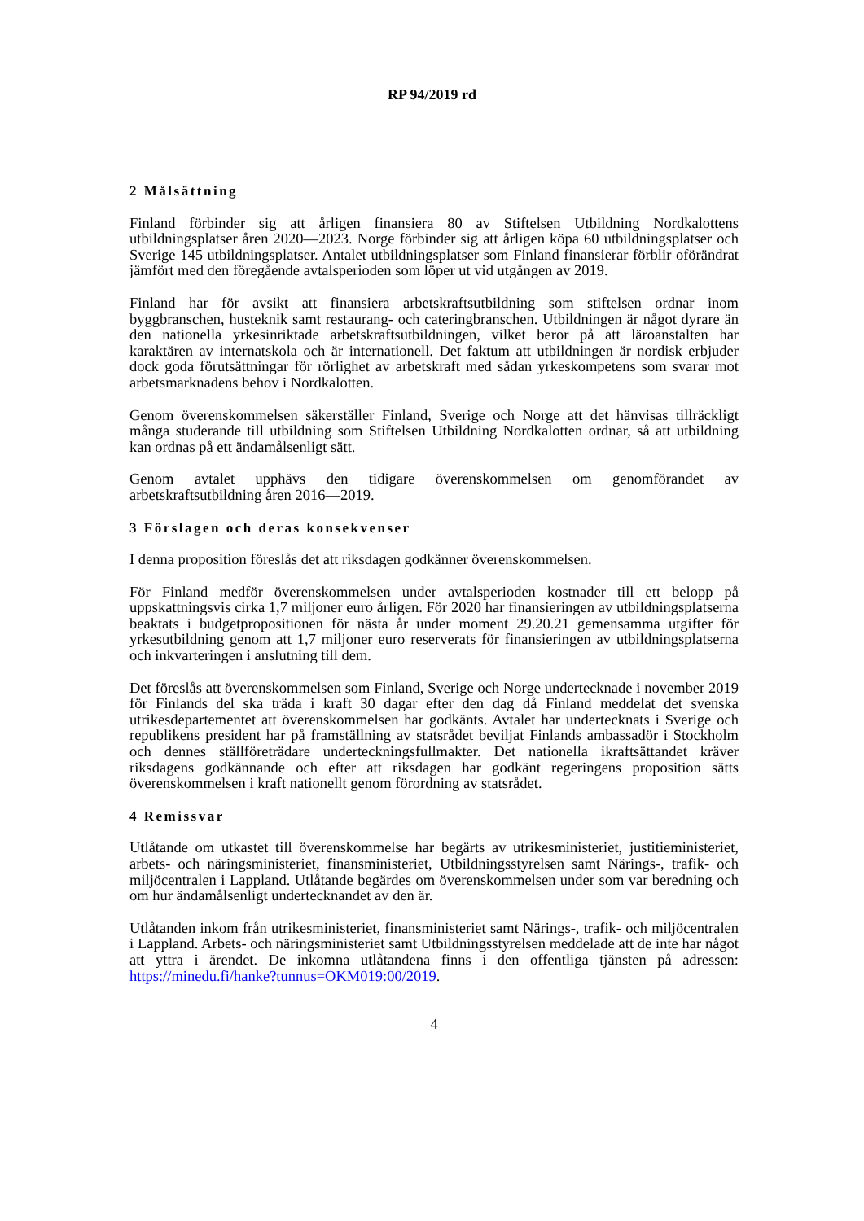RP 94/2019 rd
2 Målsättning
Finland förbinder sig att årligen finansiera 80 av Stiftelsen Utbildning Nordkalottens utbildningsplatser åren 2020—2023. Norge förbinder sig att årligen köpa 60 utbildningsplatser och Sverige 145 utbildningsplatser. Antalet utbildningsplatser som Finland finansierar förblir oförändrat jämfört med den föregående avtalsperioden som löper ut vid utgången av 2019.
Finland har för avsikt att finansiera arbetskraftsutbildning som stiftelsen ordnar inom byggbranschen, husteknik samt restaurang- och cateringbranschen. Utbildningen är något dyrare än den nationella yrkesinriktade arbetskraftsutbildningen, vilket beror på att läroanstalten har karaktären av internatskola och är internationell. Det faktum att utbildningen är nordisk erbjuder dock goda förutsättningar för rörlighet av arbetskraft med sådan yrkeskompetens som svarar mot arbetsmarknadens behov i Nordkalotten.
Genom överenskommelsen säkerställer Finland, Sverige och Norge att det hänvisas tillräckligt många studerande till utbildning som Stiftelsen Utbildning Nordkalotten ordnar, så att utbildning kan ordnas på ett ändamålsenligt sätt.
Genom avtalet upphävs den tidigare överenskommelsen om genomförandet av arbetskraftsutbildning åren 2016—2019.
3 Förslagen och deras konsekvenser
I denna proposition föreslås det att riksdagen godkänner överenskommelsen.
För Finland medför överenskommelsen under avtalsperioden kostnader till ett belopp på uppskattningsvis cirka 1,7 miljoner euro årligen. För 2020 har finansieringen av utbildningsplatserna beaktats i budgetpropositionen för nästa år under moment 29.20.21 gemensamma utgifter för yrkesutbildning genom att 1,7 miljoner euro reserverats för finansieringen av utbildningsplatserna och inkvarteringen i anslutning till dem.
Det föreslås att överenskommelsen som Finland, Sverige och Norge undertecknade i november 2019 för Finlands del ska träda i kraft 30 dagar efter den dag då Finland meddelat det svenska utrikesdepartementet att överenskommelsen har godkänts. Avtalet har undertecknats i Sverige och republikens president har på framställning av statsrådet beviljat Finlands ambassadör i Stockholm och dennes ställföreträdare undertecknings­fullmakter. Det nationella ikraftsättandet kräver riksdagens godkännande och efter att riksdagen har godkänt regeringens proposition sätts överenskommelsen i kraft nationellt genom förordning av statsrådet.
4 Remissvar
Utlåtande om utkastet till överenskommelse har begärts av utrikesministeriet, justitieministeriet, arbets- och näringsministeriet, finansministeriet, Utbildningsstyrelsen samt Närings-, trafik- och miljöcentralen i Lappland. Utlåtande begärdes om överenskommelsen under som var beredning och om hur ändamålsenligt undertecknandet av den är.
Utlåtanden inkom från utrikesministeriet, finansministeriet samt Närings-, trafik- och miljöcentralen i Lappland. Arbets- och näringsministeriet samt Utbildningsstyrelsen meddelade att de inte har något att yttra i ärendet. De inkomna utlåtandena finns i den offentliga tjänsten på adressen: https://minedu.fi/hanke?tunnus=OKM019:00/2019.
4